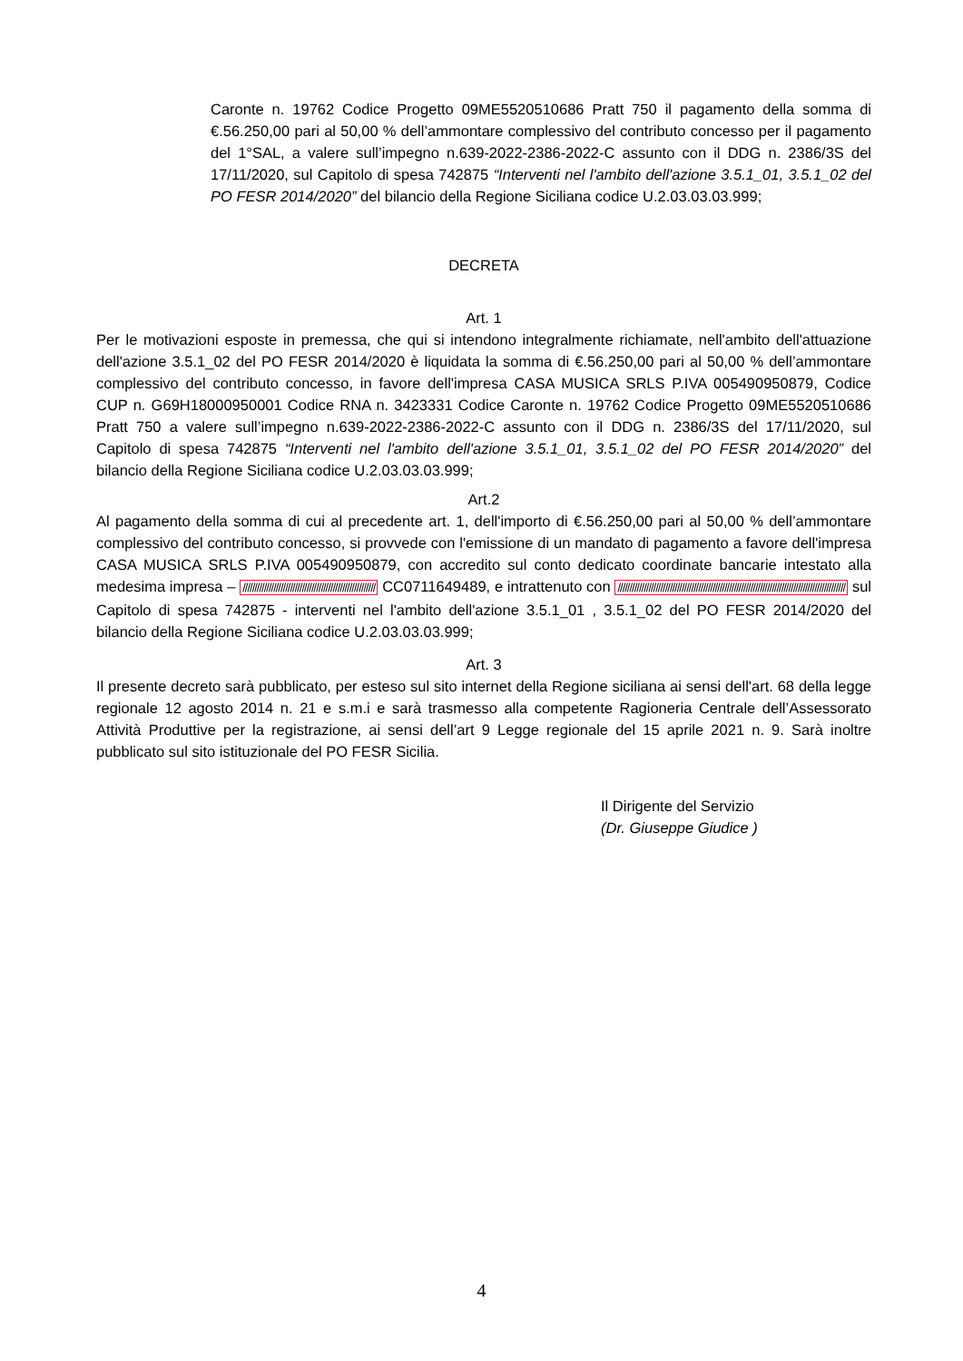Caronte n. 19762 Codice Progetto 09ME5520510686 Pratt 750 il pagamento della somma di €.56.250,00 pari al 50,00 % dell’ammontare complessivo del contributo concesso per il pagamento del 1°SAL, a valere sull’impegno n.639-2022-2386-2022-C assunto con il DDG n. 2386/3S del 17/11/2020, sul Capitolo di spesa 742875 “Interventi nel l'ambito dell'azione 3.5.1_01, 3.5.1_02 del PO FESR 2014/2020” del bilancio della Regione Siciliana codice U.2.03.03.03.999;
DECRETA
Art. 1
Per le motivazioni esposte in premessa, che qui si intendono integralmente richiamate, nell'ambito dell'attuazione dell'azione 3.5.1_02 del PO FESR 2014/2020 è liquidata la somma di €.56.250,00 pari al 50,00 % dell’ammontare complessivo del contributo concesso, in favore dell'impresa CASA MUSICA SRLS P.IVA 005490950879, Codice CUP n. G69H18000950001 Codice RNA n. 3423331 Codice Caronte n. 19762 Codice Progetto 09ME5520510686 Pratt 750 a valere sull’impegno n.639-2022-2386-2022-C assunto con il DDG n. 2386/3S del 17/11/2020, sul Capitolo di spesa 742875 “Interventi nel l'ambito dell'azione 3.5.1_01, 3.5.1_02 del PO FESR 2014/2020” del bilancio della Regione Siciliana codice U.2.03.03.03.999;
Art.2
Al pagamento della somma di cui al precedente art. 1, dell'importo di €.56.250,00 pari al 50,00 % dell’ammontare complessivo del contributo concesso, si provvede con l'emissione di un mandato di pagamento a favore dell'impresa CASA MUSICA SRLS P.IVA 005490950879, con accredito sul conto dedicato coordinate bancarie intestato alla medesima impresa – //////////////////////////////////////////////////////// CC0711649489, e intrattenuto con //////////////////////////////////////////////////////////////////////////////////////////////// sul Capitolo di spesa 742875 - interventi nel l'ambito dell'azione 3.5.1_01 , 3.5.1_02 del PO FESR 2014/2020 del bilancio della Regione Siciliana codice U.2.03.03.03.999;
Art. 3
Il presente decreto sarà pubblicato, per esteso sul sito internet della Regione siciliana ai sensi dell'art. 68 della legge regionale 12 agosto 2014 n. 21 e s.m.i e sarà trasmesso alla competente Ragioneria Centrale dell’Assessorato Attività Produttive per la registrazione, ai sensi dell’art 9 Legge regionale del 15 aprile 2021 n. 9. Sarà inoltre pubblicato sul sito istituzionale del PO FESR Sicilia.
Il Dirigente del Servizio
(Dr. Giuseppe Giudice )
4